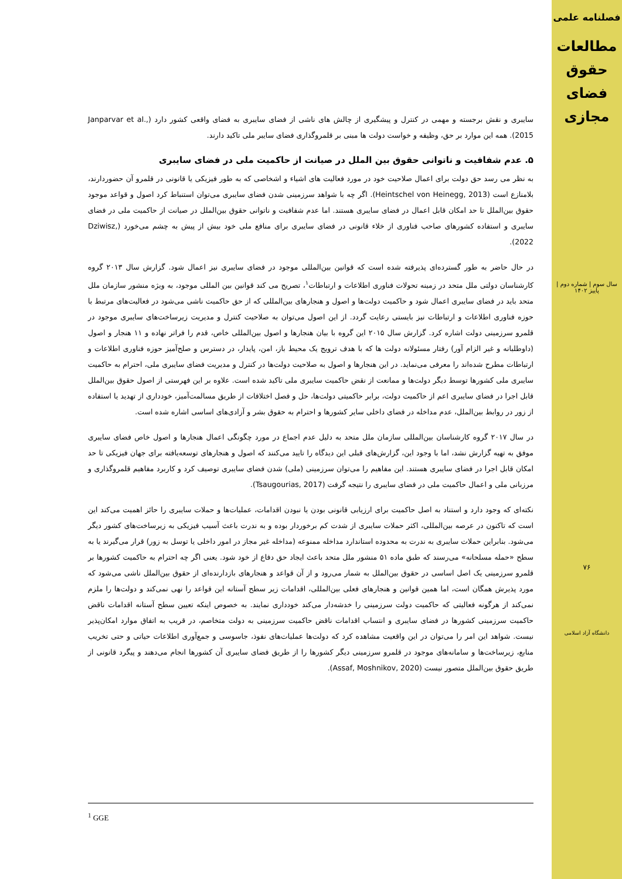فصلنامه علمی
مطالعات
حقوق
فضای
مجازی
سال سوم | شماره دوم | پاییز ۱۴۰۲
۷۶
دانشگاه آزاد اسلامی
سایبری و نقش برجسته و مهمی در کنترل و پیشگیری از چالش های ناشی از فضای سایبری به فضای واقعی کشور دارد (Janparvar et al., 2015). همه این موارد بر حق، وظیفه و خواست دولت ها مبنی بر قلمروگذاری فضای سایبر ملی تاکید دارند.
۵. عدم شفافیت و ناتوانی حقوق بین الملل در صیانت از حاکمیت ملی در فضای سایبری
به نظر می رسد حق دولت برای اعمال صلاحیت خود در مورد فعالیت های اشیاء و اشخاصی که به طور فیزیکی یا قانونی در قلمرو آن حضوردارند، بلامنازع است (Heintschel von Heinegg, 2013). اگر چه با شواهد سرزمینی شدن فضای سایبری می‌توان استنباط کرد اصول و قواعد موجود حقوق بین‌الملل تا حد امکان قابل اعمال در فضای سایبری هستند. اما عدم شفافیت و ناتوانی حقوق بین‌الملل در صیانت از حاکمیت ملی در فضای سایبری و استفاده کشورهای صاحب فناوری از خلاء قانونی در فضای سایبری برای منافع ملی خود بیش از پیش به چشم می‌خورد (Dziwisz, 2022).
در حال حاضر به طور گسترده‌ای پذیرفته شده است که قوانین بین‌المللی موجود در فضای سایبری نیز اعمال شود. گزارش سال ۲۰۱۳ گروه کارشناسان دولتی ملل متحد در زمینه تحولات فناوری اطلاعات و ارتباطات<sup>۱</sup>، تصریح می کند قوانین بین المللی موجود، به ویژه منشور سازمان ملل متحد باید در فضای سایبری اعمال شود و حاکمیت دولت‌ها و اصول و هنجارهای بین‌المللی که از حق حاکمیت ناشی می‌شود در فعالیت‌های مرتبط با حوزه فناوری اطلاعات و ارتباطات نیز بایستی رعایت گردد. از این اصول می‌توان به صلاحیت کنترل و مدیریت زیرساخت‌های سایبری موجود در قلمرو سرزمینی دولت اشاره کرد. گزارش سال ۲۰۱۵ این گروه با بیان هنجارها و اصول بین‌المللی خاص، قدم را فراتر نهاده و ۱۱ هنجار و اصول (داوطلبانه و غیر الزام آور) رفتار مسئولانه دولت ها که با هدف ترویج یک محیط باز، امن، پایدار، در دسترس و صلح‌آمیز حوزه فناوری اطلاعات و ارتباطات مطرح شده‌اند را معرفی می‌نماید. در این هنجارها و اصول به صلاحیت دولت‌ها در کنترل و مدیریت فضای سایبری ملی، احترام به حاکمیت سایبری ملی کشورها توسط دیگر دولت‌ها و ممانعت از نقض حاکمیت سایبری ملی تاکید شده است. علاوه بر این فهرستی از اصول حقوق بین‌الملل قابل اجرا در فضای سایبری اعم از حاکمیت دولت، برابر حاکمیتی دولت‌ها، حل و فصل اختلافات از طریق مسالمت‌آمیز، خودداری از تهدید یا استفاده از زور در روابط بین‌الملل، عدم مداخله در فضای داخلی سایر کشورها و احترام به حقوق بشر و آزادی‌های اساسی اشاره شده است.
در سال ۲۰۱۷ گروه کارشناسان بین‌المللی سازمان ملل متحد به دلیل عدم اجماع در مورد چگونگی اعمال هنجارها و اصول خاص فضای سایبری موفق به تهیه گزارش نشد، اما با وجود این، گزارش‌های قبلی این دیدگاه را تایید می‌کنند که اصول و هنجارهای توسعه‌یافته برای جهان فیزیکی تا حد امکان قابل اجرا در فضای سایبری هستند. این مفاهیم را می‌توان سرزمینی (ملی) شدن فضای سایبری توصیف کرد و کاربرد مفاهیم قلمروگذاری و مرزبانی ملی و اعمال حاکمیت ملی در فضای سایبری را نتیجه گرفت (Tsaugourias, 2017).
نکته‌ای که وجود دارد و استناد به اصل حاکمیت برای ارزیابی قانونی بودن یا نبودن اقدامات، عملیات‌ها و حملات سایبری را حائز اهمیت می‌کند این است که تاکنون در عرصه بین‌المللی، اکثر حملات سایبری از شدت کم برخوردار بوده و به ندرت باعث آسیب فیزیکی به زیرساخت‌های کشور دیگر می‌شود. بنابراین حملات سایبری به ندرت به محدوده استاندارد مداخله ممنوعه (مداخله غیر مجاز در امور داخلی یا توسل به زور) قرار می‌گیرند یا به سطح «حمله مسلحانه» می‌رسند که طبق ماده ۵۱ منشور ملل متحد باعث ایجاد حق دفاع از خود شود. یعنی اگر چه احترام به حاکمیت کشورها بر قلمرو سرزمینی یک اصل اساسی در حقوق بین‌الملل به شمار می‌رود و از آن قواعد و هنجارهای بازدارنده‌ای از حقوق بین‌الملل ناشی می‌شود که مورد پذیرش همگان است، اما همین قوانین و هنجارهای فعلی بین‌المللی، اقدامات زیر سطح آستانه این قواعد را نهی نمی‌کند و دولت‌ها را ملزم نمی‌کند از هرگونه فعالیتی که حاکمیت دولت سرزمینی را خدشه‌دار می‌کند خودداری نمایند. به خصوص اینکه تعیین سطح آستانه اقدامات ناقض حاکمیت سرزمینی کشورها در فضای سایبری و انتساب اقدامات ناقض حاکمیت سرزمینی به دولت متخاصم، در قریب به اتفاق موارد امکان‌پذیر نیست. شواهد این امر را می‌توان در این واقعیت مشاهده کرد که دولت‌ها عملیات‌های نفوذ، جاسوسی و جمع‌آوری اطلاعات حیاتی و حتی تخریب منابع، زیرساخت‌ها و سامانه‌های موجود در قلمرو سرزمینی دیگر کشورها را از طریق فضای سایبری آن کشورها انجام می‌دهند و پیگرد قانونی از طریق حقوق بین‌الملل متصور نیست (Assaf, Moshnikov, 2020).
<sup>1</sup> GGE